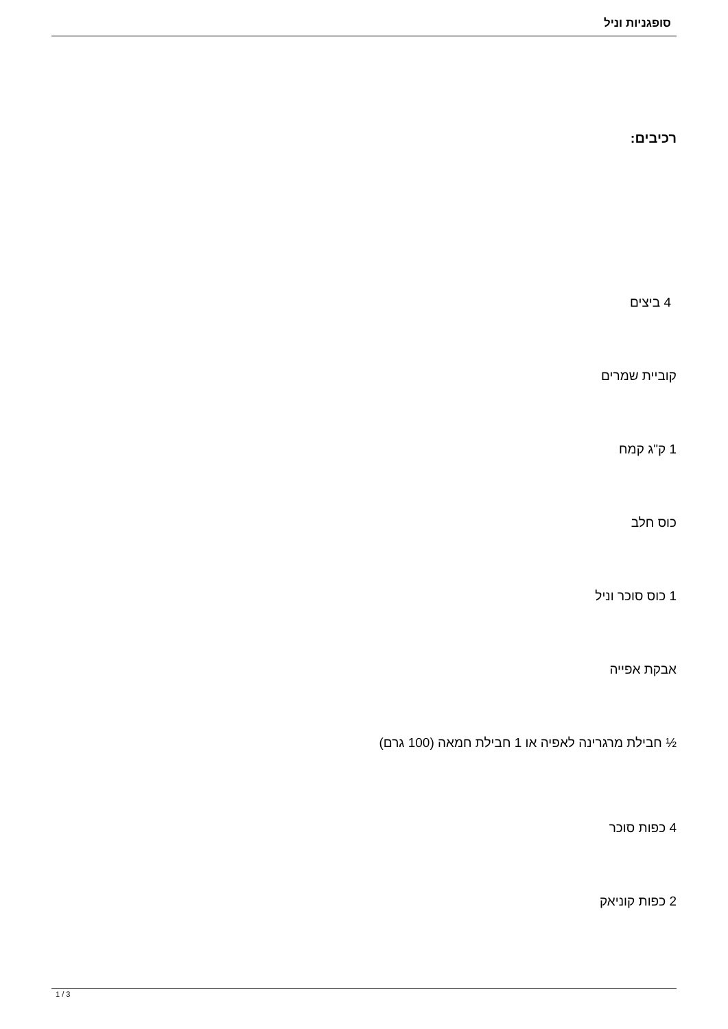סופגניות וניל
רכיבים:
4 ביצים
קוביית שמרים
1 ק"ג קמח
כוס חלב
1 כוס סוכר וניל
אבקת אפייה
½ חבילת מרגרינה לאפיה או 1 חבילת חמאה (100 גרם)
4 כפות סוכר
2 כפות קוניאק
1 / 3